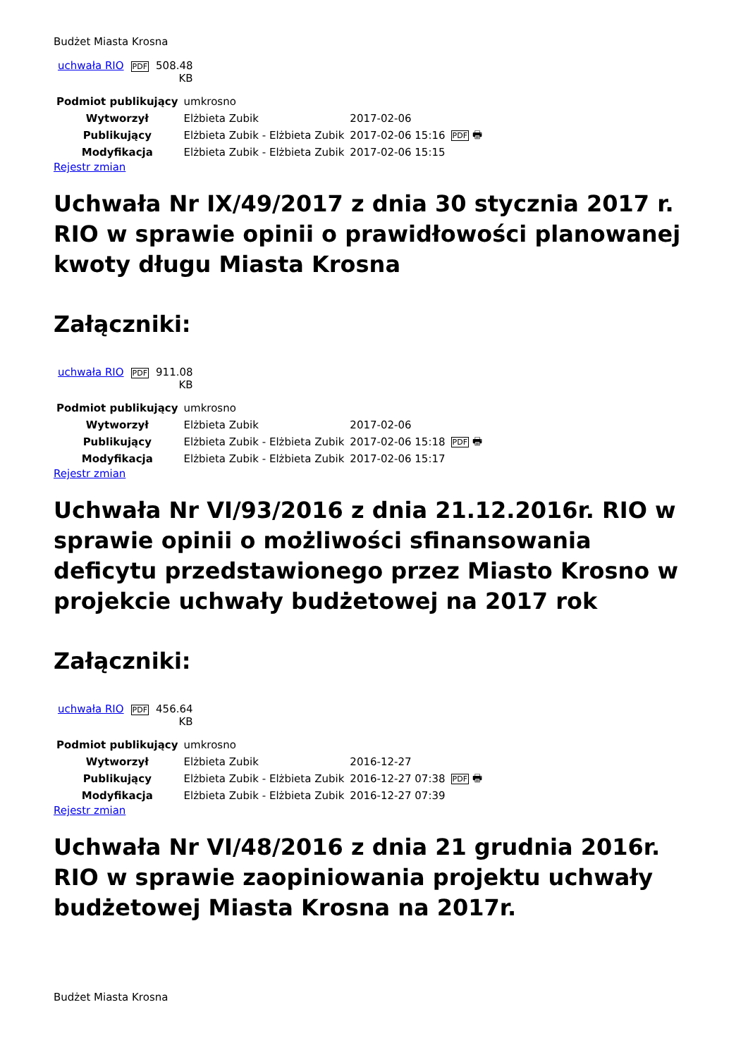Budżet Miasta Krosna
| uchwała RIO | PDF | 508.48 KB |
| Podmiot publikujący | umkrosno | | |
| Wytworzył | Elżbieta Zubik | 2017-02-06 | PDF 🖶 |
| Publikujący | Elżbieta Zubik - Elżbieta Zubik | 2017-02-06 15:16 | |
| Modyfikacja | Elżbieta Zubik - Elżbieta Zubik | 2017-02-06 15:15 | |
Rejestr zmian
Uchwała Nr IX/49/2017 z dnia 30 stycznia 2017 r. RIO w sprawie opinii o prawidłowości planowanej kwoty długu Miasta Krosna
Załączniki:
| uchwała RIO | PDF | 911.08 KB |
| Podmiot publikujący | umkrosno | | |
| Wytworzył | Elżbieta Zubik | 2017-02-06 | PDF 🖶 |
| Publikujący | Elżbieta Zubik - Elżbieta Zubik | 2017-02-06 15:18 | |
| Modyfikacja | Elżbieta Zubik - Elżbieta Zubik | 2017-02-06 15:17 | |
Rejestr zmian
Uchwała Nr VI/93/2016 z dnia 21.12.2016r. RIO w sprawie opinii o możliwości sfinansowania deficytu przedstawionego przez Miasto Krosno w projekcie uchwały budżetowej na 2017 rok
Załączniki:
| uchwała RIO | PDF | 456.64 KB |
| Podmiot publikujący | umkrosno | | |
| Wytworzył | Elżbieta Zubik | 2016-12-27 | PDF 🖶 |
| Publikujący | Elżbieta Zubik - Elżbieta Zubik | 2016-12-27 07:38 | |
| Modyfikacja | Elżbieta Zubik - Elżbieta Zubik | 2016-12-27 07:39 | |
Rejestr zmian
Uchwała Nr VI/48/2016 z dnia 21 grudnia 2016r. RIO w sprawie zaopiniowania projektu uchwały budżetowej Miasta Krosna na 2017r.
Budżet Miasta Krosna